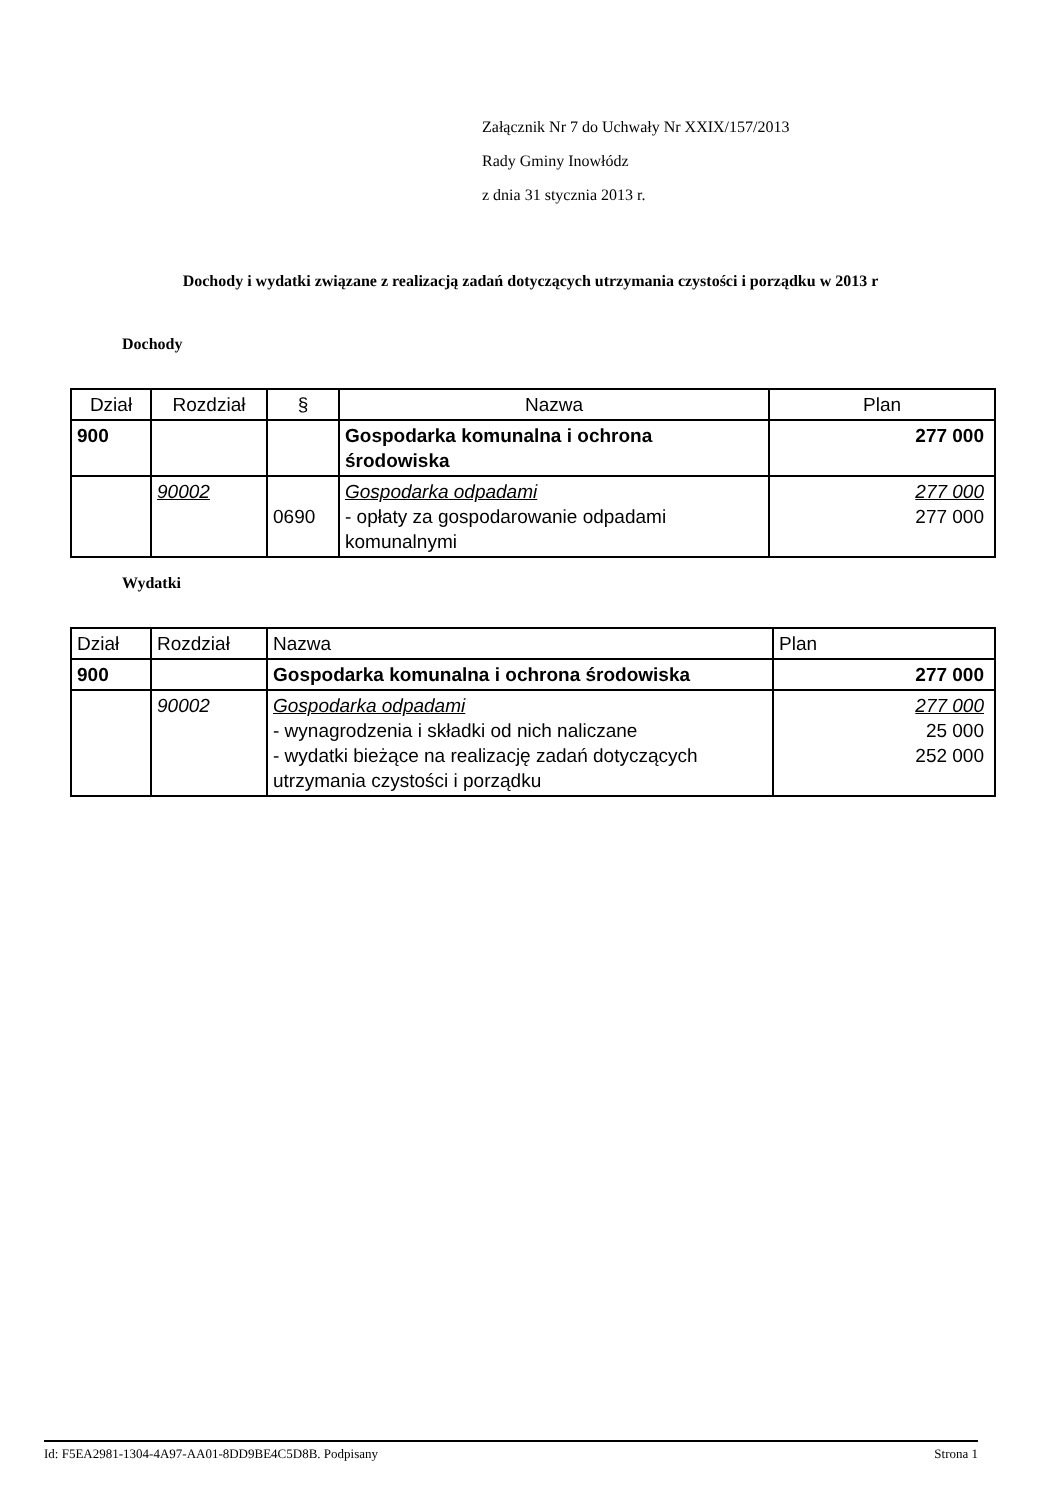Załącznik Nr 7 do Uchwały Nr XXIX/157/2013
Rady Gminy Inowłódz
z dnia 31 stycznia 2013 r.
Dochody i wydatki związane z realizacją zadań dotyczących utrzymania czystości i porządku w 2013 r
Dochody
| Dział | Rozdział | § | Nazwa | Plan |
| --- | --- | --- | --- | --- |
| 900 | | | Gospodarka komunalna i ochrona środowiska | 277 000 |
| | 90002 | 0690 | Gospodarka odpadami - opłaty za gospodarowanie odpadami komunalnymi | 277 000 277 000 |
Wydatki
| Dział | Rozdział | Nazwa | Plan |
| --- | --- | --- | --- |
| 900 | | Gospodarka komunalna i ochrona środowiska | 277 000 |
| | 90002 | Gospodarka odpadami - wynagrodzenia i składki od nich naliczane - wydatki bieżące na realizację zadań dotyczących utrzymania czystości i porządku | 277 000 25 000 252 000 |
Id: F5EA2981-1304-4A97-AA01-8DD9BE4C5D8B. Podpisany Strona 1